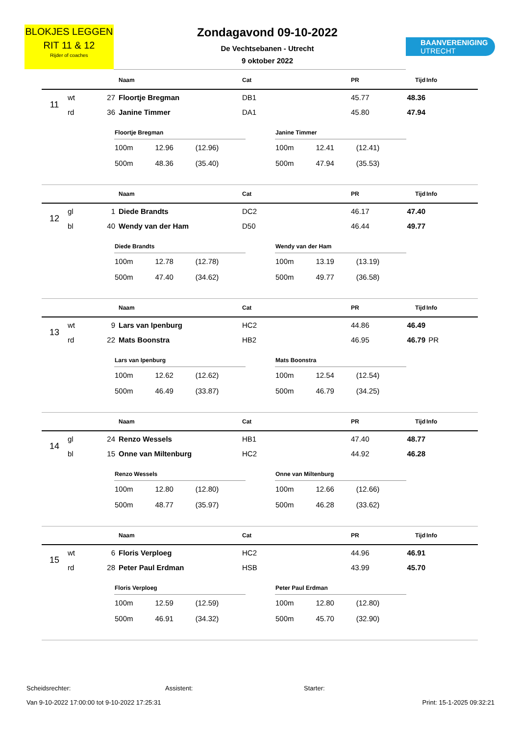BLOKJES LEGGEN
RIT 11 & 12
Rijder of coaches
Zondagavond 09-10-2022
De Vechtsebanen - Utrecht
9 oktober 2022
BAANVERENIGING
UTRECHT
| | | | Naam | Cat | PR | Tijd | Info |
| --- | --- | --- | --- | --- | --- | --- | --- |
| 11 | wt | 27 | Floortje Bregman | DB1 | 45.77 | 48.36 | |
| | rd | 36 | Janine Timmer | DA1 | 45.80 | 47.94 | |
| Floortje Bregman | | |
| --- | --- | --- |
| 100m | 12.96 | (12.96) |
| 500m | 48.36 | (35.40) |
| Janine Timmer | | |
| --- | --- | --- |
| 100m | 12.41 | (12.41) |
| 500m | 47.94 | (35.53) |
| | | | Naam | Cat | PR | Tijd | Info |
| --- | --- | --- | --- | --- | --- | --- | --- |
| 12 | gl | 1 | Diede Brandts | DC2 | 46.17 | 47.40 | |
| | bl | 40 | Wendy van der Ham | D50 | 46.44 | 49.77 | |
| Diede Brandts | | |
| --- | --- | --- |
| 100m | 12.78 | (12.78) |
| 500m | 47.40 | (34.62) |
| Wendy van der Ham | | |
| --- | --- | --- |
| 100m | 13.19 | (13.19) |
| 500m | 49.77 | (36.58) |
| | | | Naam | Cat | PR | Tijd | Info |
| --- | --- | --- | --- | --- | --- | --- | --- |
| 13 | wt | 9 | Lars van Ipenburg | HC2 | 44.86 | 46.49 | |
| | rd | 22 | Mats Boonstra | HB2 | 46.95 | 46.79 | PR |
| Lars van Ipenburg | | |
| --- | --- | --- |
| 100m | 12.62 | (12.62) |
| 500m | 46.49 | (33.87) |
| Mats Boonstra | | |
| --- | --- | --- |
| 100m | 12.54 | (12.54) |
| 500m | 46.79 | (34.25) |
| | | | Naam | Cat | PR | Tijd | Info |
| --- | --- | --- | --- | --- | --- | --- | --- |
| 14 | gl | 24 | Renzo Wessels | HB1 | 47.40 | 48.77 | |
| | bl | 15 | Onne van Miltenburg | HC2 | 44.92 | 46.28 | |
| Renzo Wessels | | |
| --- | --- | --- |
| 100m | 12.80 | (12.80) |
| 500m | 48.77 | (35.97) |
| Onne van Miltenburg | | |
| --- | --- | --- |
| 100m | 12.66 | (12.66) |
| 500m | 46.28 | (33.62) |
| | | | Naam | Cat | PR | Tijd | Info |
| --- | --- | --- | --- | --- | --- | --- | --- |
| 15 | wt | 6 | Floris Verploeg | HC2 | 44.96 | 46.91 | |
| | rd | 28 | Peter Paul Erdman | HSB | 43.99 | 45.70 | |
| Floris Verploeg | | |
| --- | --- | --- |
| 100m | 12.59 | (12.59) |
| 500m | 46.91 | (34.32) |
| Peter Paul Erdman | | |
| --- | --- | --- |
| 100m | 12.80 | (12.80) |
| 500m | 45.70 | (32.90) |
Scheidsrechter: Assistent: Starter:
Van 9-10-2022 17:00:00 tot 9-10-2022 17:25:31 Print: 15-1-2025 09:32:21